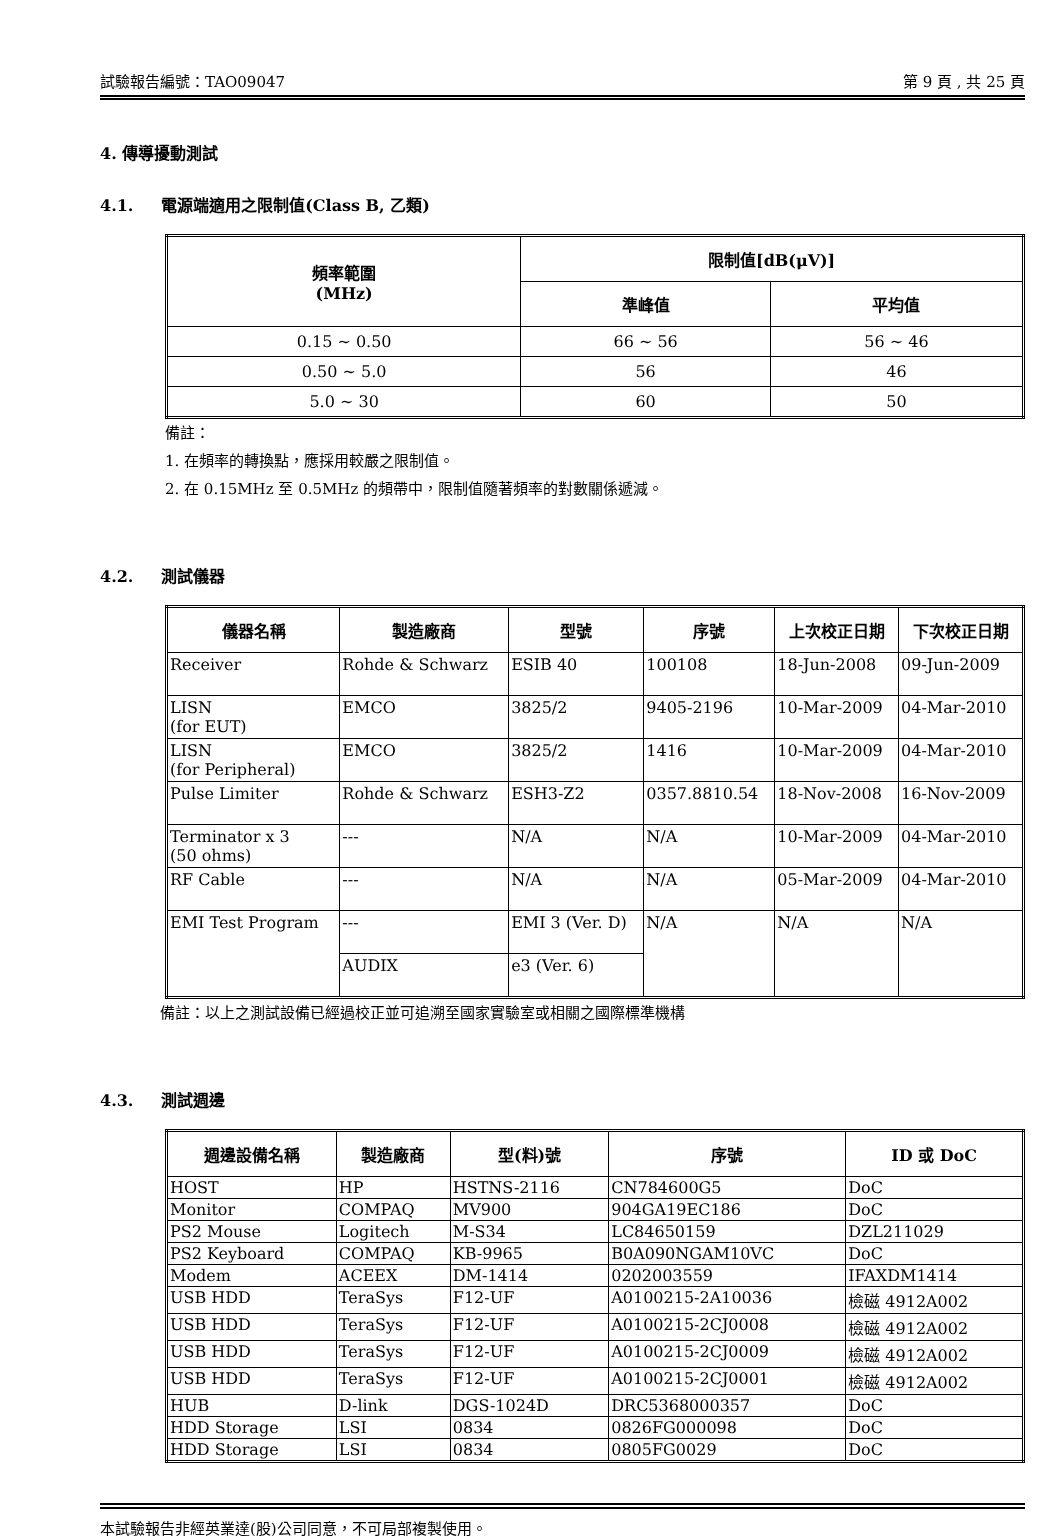試驗報告編號：TAO09047 第 9 頁 , 共 25 頁
4. 傳導擾動測試
4.1. 電源端適用之限制值(Class B, 乙類)
| 頻率範圍 (MHz) | 限制值[dB(μV)] | |
| --- | --- | --- |
| | 準峰值 | 平均值 |
| 0.15 ~ 0.50 | 66 ~ 56 | 56 ~ 46 |
| 0.50 ~ 5.0 | 56 | 46 |
| 5.0 ~ 30 | 60 | 50 |
備註：
1. 在頻率的轉換點，應採用較嚴之限制值。
2. 在 0.15MHz 至 0.5MHz 的頻帶中，限制值隨著頻率的對數關係遞減。
4.2. 測試儀器
| 儀器名稱 | 製造廠商 | 型號 | 序號 | 上次校正日期 | 下次校正日期 |
| --- | --- | --- | --- | --- | --- |
| Receiver | Rohde & Schwarz | ESIB 40 | 100108 | 18-Jun-2008 | 09-Jun-2009 |
| LISN (for EUT) | EMCO | 3825/2 | 9405-2196 | 10-Mar-2009 | 04-Mar-2010 |
| LISN (for Peripheral) | EMCO | 3825/2 | 1416 | 10-Mar-2009 | 04-Mar-2010 |
| Pulse Limiter | Rohde & Schwarz | ESH3-Z2 | 0357.8810.54 | 18-Nov-2008 | 16-Nov-2009 |
| Terminator x 3 (50 ohms) | --- | N/A | N/A | 10-Mar-2009 | 04-Mar-2010 |
| RF Cable | --- | N/A | N/A | 05-Mar-2009 | 04-Mar-2010 |
| EMI Test Program | --- | EMI 3 (Ver. D) | N/A | N/A | N/A |
| | AUDIX | e3 (Ver. 6) | | | |
備註：以上之測試設備已經過校正並可追溯至國家實驗室或相關之國際標準機構
4.3. 測試週邊
| 週邊設備名稱 | 製造廠商 | 型(料)號 | 序號 | ID 或 DoC |
| --- | --- | --- | --- | --- |
| HOST | HP | HSTNS-2116 | CN784600G5 | DoC |
| Monitor | COMPAQ | MV900 | 904GA19EC186 | DoC |
| PS2 Mouse | Logitech | M-S34 | LC84650159 | DZL211029 |
| PS2 Keyboard | COMPAQ | KB-9965 | B0A090NGAM10VC | DoC |
| Modem | ACEEX | DM-1414 | 0202003559 | IFAXDM1414 |
| USB HDD | TeraSys | F12-UF | A0100215-2A10036 | 檢磁 4912A002 |
| USB HDD | TeraSys | F12-UF | A0100215-2CJ0008 | 檢磁 4912A002 |
| USB HDD | TeraSys | F12-UF | A0100215-2CJ0009 | 檢磁 4912A002 |
| USB HDD | TeraSys | F12-UF | A0100215-2CJ0001 | 檢磁 4912A002 |
| HUB | D-link | DGS-1024D | DRC5368000357 | DoC |
| HDD Storage | LSI | 0834 | 0826FG000098 | DoC |
| HDD Storage | LSI | 0834 | 0805FG0029 | DoC |
本試驗報告非經英業達(股)公司同意，不可局部複製使用。